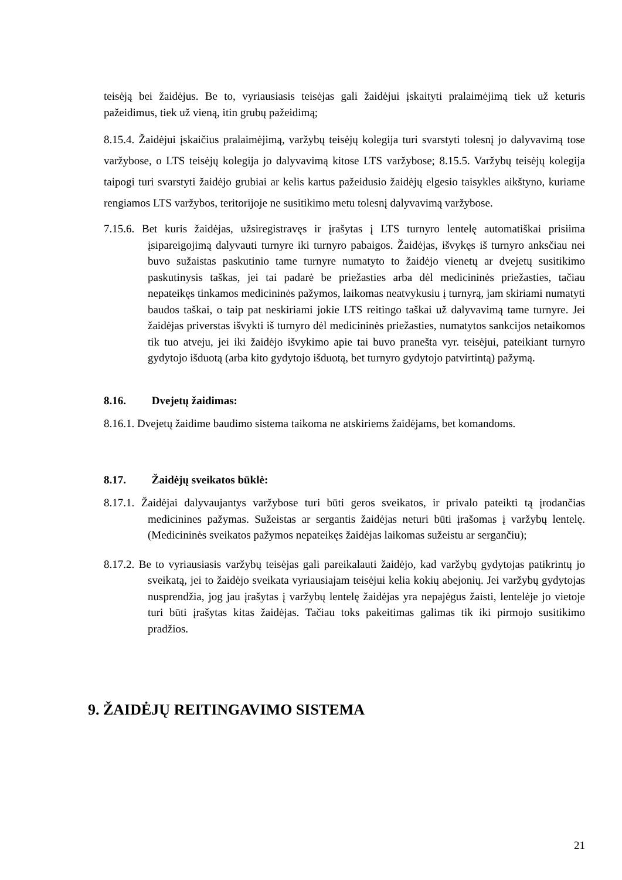teisėją bei žaidėjus. Be to, vyriausiasis teisėjas gali žaidėjui įskaityti pralaimėjimą tiek už keturis pažeidimus, tiek už vieną, itin grubų pažeidimą;
8.15.4. Žaidėjui įskaičius pralaimėjimą, varžybų teisėjų kolegija turi svarstyti tolesnį jo dalyvavimą tose varžybose, o LTS teisėjų kolegija jo dalyvavimą kitose LTS varžybose; 8.15.5. Varžybų teisėjų kolegija taipogi turi svarstyti žaidėjo grubiai ar kelis kartus pažeidusio žaidėjų elgesio taisykles aikštyno, kuriame rengiamos LTS varžybos, teritorijoje ne susitikimo metu tolesnį dalyvavimą varžybose.
7.15.6. Bet kuris žaidėjas, užsiregistravęs ir įrašytas į LTS turnyro lentelę automatiškai prisiima įsipareigojimą dalyvauti turnyre iki turnyro pabaigos. Žaidėjas, išvykęs iš turnyro anksčiau nei buvo sužaistas paskutinio tame turnyre numatyto to žaidėjo vienetų ar dvejetų susitikimo paskutinysis taškas, jei tai padarė be priežasties arba dėl medicininės priežasties, tačiau nepateikęs tinkamos medicininės pažymos, laikomas neatvykusiu į turnyrą, jam skiriami numatyti baudos taškai, o taip pat neskiriami jokie LTS reitingo taškai už dalyvavimą tame turnyre. Jei žaidėjas priverstas išvykti iš turnyro dėl medicininės priežasties, numatytos sankcijos netaikomos tik tuo atveju, jei iki žaidėjo išvykimo apie tai buvo pranešta vyr. teisėjui, pateikiant turnyro gydytojo išduotą (arba kito gydytojo išduotą, bet turnyro gydytojo patvirtintą) pažymą.
8.16. Dvejetų žaidimas:
8.16.1. Dvejetų žaidime baudimo sistema taikoma ne atskiriems žaidėjams, bet komandoms.
8.17. Žaidėjų sveikatos būklė:
8.17.1. Žaidėjai dalyvaujantys varžybose turi būti geros sveikatos, ir privalo pateikti tą įrodančias medicinines pažymas. Sužeistas ar sergantis žaidėjas neturi būti įrašomas į varžybų lentelę. (Medicininės sveikatos pažymos nepateikęs žaidėjas laikomas sužeistu ar sergančiu);
8.17.2. Be to vyriausiasis varžybų teisėjas gali pareikalauti žaidėjo, kad varžybų gydytojas patikrintų jo sveikatą, jei to žaidėjo sveikata vyriausiajam teisėjui kelia kokių abejonių. Jei varžybų gydytojas nusprendžia, jog jau įrašytas į varžybų lentelę žaidėjas yra nepajėgus žaisti, lentelėje jo vietoje turi būti įrašytas kitas žaidėjas. Tačiau toks pakeitimas galimas tik iki pirmojo susitikimo pradžios.
9. ŽAIDĖJŲ REITINGAVIMO SISTEMA
21